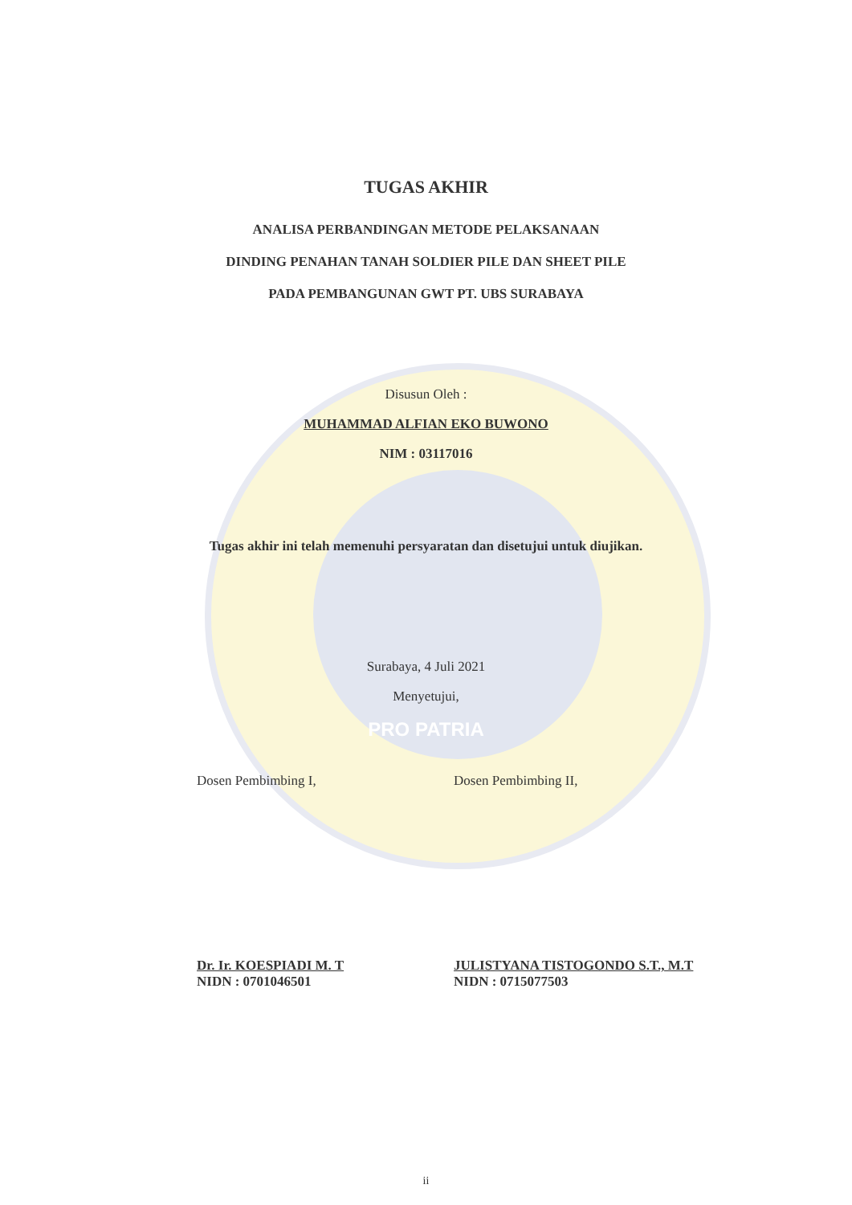TUGAS AKHIR
ANALISA PERBANDINGAN METODE PELAKSANAAN
DINDING PENAHAN TANAH SOLDIER PILE DAN SHEET PILE
PADA PEMBANGUNAN GWT PT. UBS SURABAYA
Disusun Oleh :
MUHAMMAD ALFIAN EKO BUWONO
NIM : 03117016
Tugas akhir ini telah memenuhi persyaratan dan disetujui untuk diujikan.
Surabaya, 4 Juli 2021
Menyetujui,
PRO PATRIA
Dosen Pembimbing I,
Dr. Ir. KOESPIADI M. T
NIDN : 0701046501
Dosen Pembimbing II,
JULISTYANA TISTOGONDO S.T., M.T
NIDN : 0715077503
ii